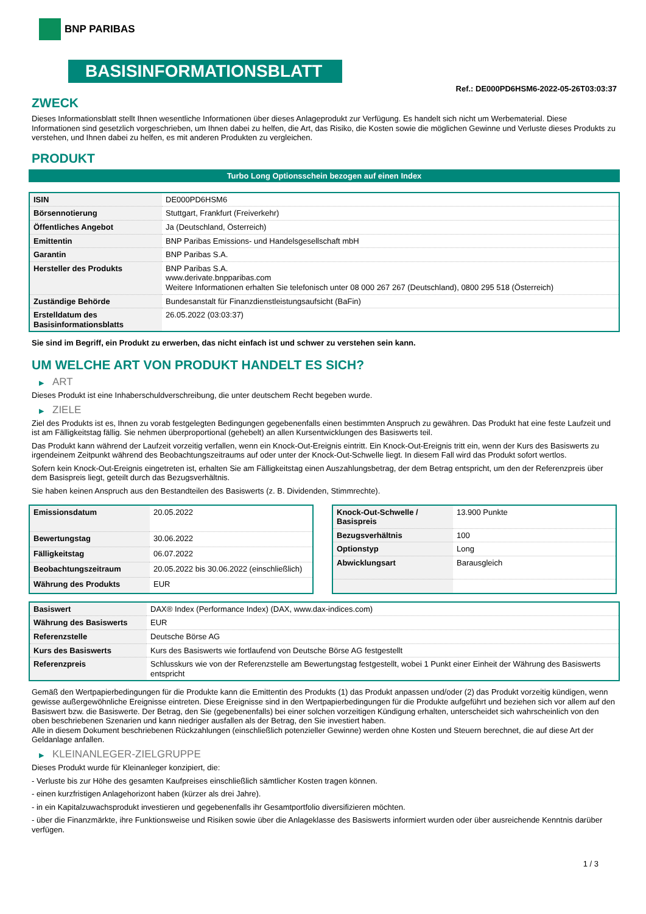BNP PARIBAS
BASISINFORMATIONSBLATT
Ref.: DE000PD6HSM6-2022-05-26T03:03:37
ZWECK
Dieses Informationsblatt stellt Ihnen wesentliche Informationen über dieses Anlageprodukt zur Verfügung. Es handelt sich nicht um Werbematerial. Diese Informationen sind gesetzlich vorgeschrieben, um Ihnen dabei zu helfen, die Art, das Risiko, die Kosten sowie die möglichen Gewinne und Verluste dieses Produkts zu verstehen, und Ihnen dabei zu helfen, es mit anderen Produkten zu vergleichen.
PRODUKT
Turbo Long Optionsschein bezogen auf einen Index
| ISIN | DE000PD6HSM6 |
| Börsennotierung | Stuttgart, Frankfurt (Freiverkehr) |
| Öffentliches Angebot | Ja (Deutschland, Österreich) |
| Emittentin | BNP Paribas Emissions- und Handelsgesellschaft mbH |
| Garantin | BNP Paribas S.A. |
| Hersteller des Produkts | BNP Paribas S.A. www.derivate.bnpparibas.com Weitere Informationen erhalten Sie telefonisch unter 08 000 267 267 (Deutschland), 0800 295 518 (Österreich) |
| Zuständige Behörde | Bundesanstalt für Finanzdienstleistungsaufsicht (BaFin) |
| Erstelldatum des Basisinformationsblatts | 26.05.2022 (03:03:37) |
Sie sind im Begriff, ein Produkt zu erwerben, das nicht einfach ist und schwer zu verstehen sein kann.
UM WELCHE ART VON PRODUKT HANDELT ES SICH?
▶ ART
Dieses Produkt ist eine Inhaberschuldverschreibung, die unter deutschem Recht begeben wurde.
▶ ZIELE
Ziel des Produkts ist es, Ihnen zu vorab festgelegten Bedingungen gegebenenfalls einen bestimmten Anspruch zu gewähren. Das Produkt hat eine feste Laufzeit und ist am Fälligkeitstag fällig. Sie nehmen überproportional (gehebelt) an allen Kursentwicklungen des Basiswerts teil.
Das Produkt kann während der Laufzeit vorzeitig verfallen, wenn ein Knock-Out-Ereignis eintritt. Ein Knock-Out-Ereignis tritt ein, wenn der Kurs des Basiswerts zu irgendeinem Zeitpunkt während des Beobachtungszeitraums auf oder unter der Knock-Out-Schwelle liegt. In diesem Fall wird das Produkt sofort wertlos.
Sofern kein Knock-Out-Ereignis eingetreten ist, erhalten Sie am Fälligkeitstag einen Auszahlungsbetrag, der dem Betrag entspricht, um den der Referenzpreis über dem Basispreis liegt, geteilt durch das Bezugsverhältnis.
Sie haben keinen Anspruch aus den Bestandteilen des Basiswerts (z. B. Dividenden, Stimmrechte).
| Emissionsdatum | 20.05.2022 |
| Bewertungstag | 30.06.2022 |
| Fälligkeitstag | 06.07.2022 |
| Beobachtungszeitraum | 20.05.2022 bis 30.06.2022 (einschließlich) |
| Währung des Produkts | EUR |
| Knock-Out-Schwelle / Basispreis | 13.900 Punkte |
| Bezugsverhältnis | 100 |
| Optionstyp | Long |
| Abwicklungsart | Barausgleich |
| Basiswert | DAX® Index (Performance Index) (DAX, www.dax-indices.com) |
| Währung des Basiswerts | EUR |
| Referenzstelle | Deutsche Börse AG |
| Kurs des Basiswerts | Kurs des Basiswerts wie fortlaufend von Deutsche Börse AG festgestellt |
| Referenzpreis | Schlusskurs wie von der Referenzstelle am Bewertungstag festgestellt, wobei 1 Punkt einer Einheit der Währung des Basiswerts entspricht |
Gemäß den Wertpapierbedingungen für die Produkte kann die Emittentin des Produkts (1) das Produkt anpassen und/oder (2) das Produkt vorzeitig kündigen, wenn gewisse außergewöhnliche Ereignisse eintreten. Diese Ereignisse sind in den Wertpapierbedingungen für die Produkte aufgeführt und beziehen sich vor allem auf den Basiswert bzw. die Basiswerte. Der Betrag, den Sie (gegebenenfalls) bei einer solchen vorzeitigen Kündigung erhalten, unterscheidet sich wahrscheinlich von den oben beschriebenen Szenarien und kann niedriger ausfallen als der Betrag, den Sie investiert haben.
Alle in diesem Dokument beschriebenen Rückzahlungen (einschließlich potenzieller Gewinne) werden ohne Kosten und Steuern berechnet, die auf diese Art der Geldanlage anfallen.
▶ KLEINANLEGER-ZIELGRUPPE
Dieses Produkt wurde für Kleinanleger konzipiert, die:
- Verluste bis zur Höhe des gesamten Kaufpreises einschließlich sämtlicher Kosten tragen können.
- einen kurzfristigen Anlagehorizont haben (kürzer als drei Jahre).
- in ein Kapitalzuwachsprodukt investieren und gegebenenfalls ihr Gesamtportfolio diversifizieren möchten.
- über die Finanzmärkte, ihre Funktionsweise und Risiken sowie über die Anlageklasse des Basiswerts informiert wurden oder über ausreichende Kenntnis darüber verfügen.
1 / 3